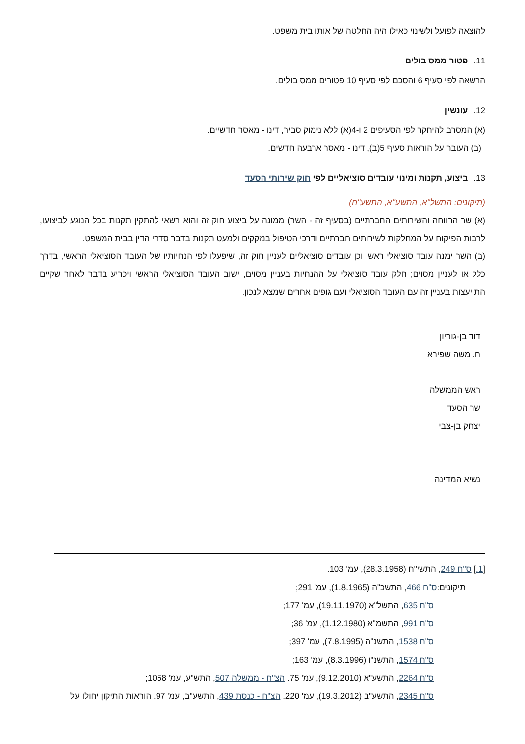להוצאה לפועל ולשינוי כאילו היה החלטה של אותו בית משפט.
11. פטור ממס בולים
הרשאה לפי סעיף 6 והסכם לפי סעיף 10 פטורים ממס בולים.
12. עונשין
(א) המסרב להיחקר לפי הסעיפים 2 ו-4(א) ללא נימוק סביר, דינו - מאסר חדשיים.
(ב) העובר על הוראות סעיף 5(ב), דינו - מאסר ארבעה חדשים.
13. ביצוע, תקנות ומינוי עובדים סוציאליים לפי חוק שירותי הסעד
(תיקונים: התשל"א, התשע"א, התשע"ח)
(א) שר הרווחה והשירותים החברתיים (בסעיף זה - השר) ממונה על ביצוע חוק זה והוא רשאי להתקין תקנות בכל הנוגע לביצועו, לרבות הפיקוח על המחלקות לשירותים חברתיים ודרכי הטיפול בנזקקים ולמעט תקנות בדבר סדרי הדין בבית המשפט.
(ב) השר ימנה עובד סוציאלי ראשי וכן עובדים סוציאליים לעניין חוק זה, שיפעלו לפי הנחיותיו של העובד הסוציאלי הראשי, בדרך כלל או לעניין מסוים; חלק עובד סוציאלי על ההנחיות בעניין מסוים, ישוב העובד הסוציאלי הראשי ויכריע בדבר לאחר שקיים התייעצות בעניין זה עם העובד הסוציאלי ועם גופים אחרים שמצא לנכון.
דוד בן-גוריון
ח. משה שפירא
ראש הממשלה
שר הסעד
יצחק בן-צבי
נשיא המדינה
[1.] ס"ח 249, התשי"ח (28.3.1958), עמ' 103.
תיקונים:ס"ח 466, התשכ"ה (1.8.1965), עמ' 291;
ס"ח 635, התשל"א (19.11.1970), עמ' 177;
ס"ח 991, התשמ"א (1.12.1980), עמ' 36;
ס"ח 1538, התשנ"ה (7.8.1995), עמ' 397;
ס"ח 1574, התשנ"ו (8.3.1996), עמ' 163;
ס"ח 2264, התשע"א (9.12.2010), עמ' 75. הצ"ח - ממשלה 507, התש"ע, עמ' 1058;
ס"ח 2345, התשע"ב (19.3.2012), עמ' 220. הצ"ח - כנסת 439, התשע"ב, עמ' 97. הוראות התיקון יחולו על